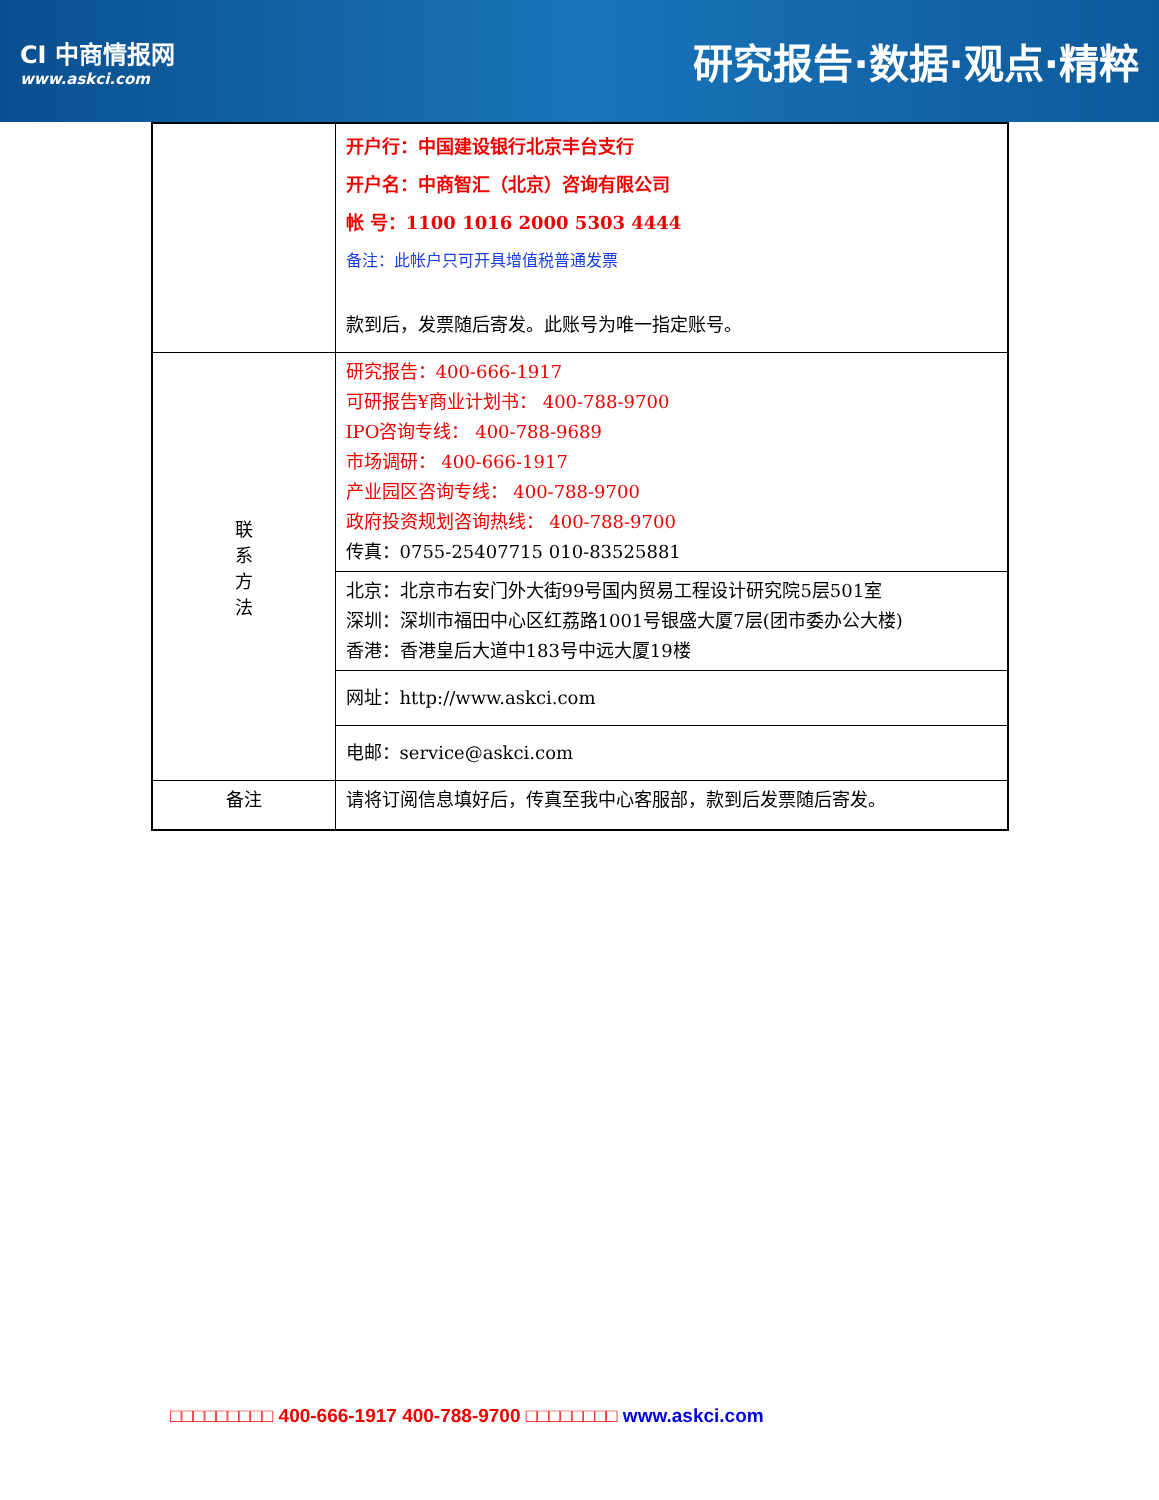CI 中商情报网
www.askci.com
研究报告·数据·观点·精粹
| | 开户行：中国建设银行北京丰台支行 开户名：中商智汇（北京）咨询有限公司 帐 号：1100 1016 2000 5303 4444 备注：此帐户只可开具增值税普通发票 款到后，发票随后寄发。此账号为唯一指定账号。 |
| 联 系 方 法 | 研究报告：400-666-1917 可研报告¥商业计划书： 400-788-9700 IPO咨询专线： 400-788-9689 市场调研： 400-666-1917 产业园区咨询专线： 400-788-9700 政府投资规划咨询热线： 400-788-9700 传真：0755-25407715 010-83525881 |
| | 北京：北京市右安门外大街99号国内贸易工程设计研究院5层501室 深圳：深圳市福田中心区红荔路1001号银盛大厦7层(团市委办公大楼) 香港：香港皇后大道中183号中远大厦19楼 |
| | 网址：http://www.askci.com |
| | 电邮：service@askci.com |
| 备注 | 请将订阅信息填好后，传真至我中心客服部，款到后发票随后寄发。 |
□□□□□□□□□ 400-666-1917 400-788-9700 □□□□□□□□ www.askci.com